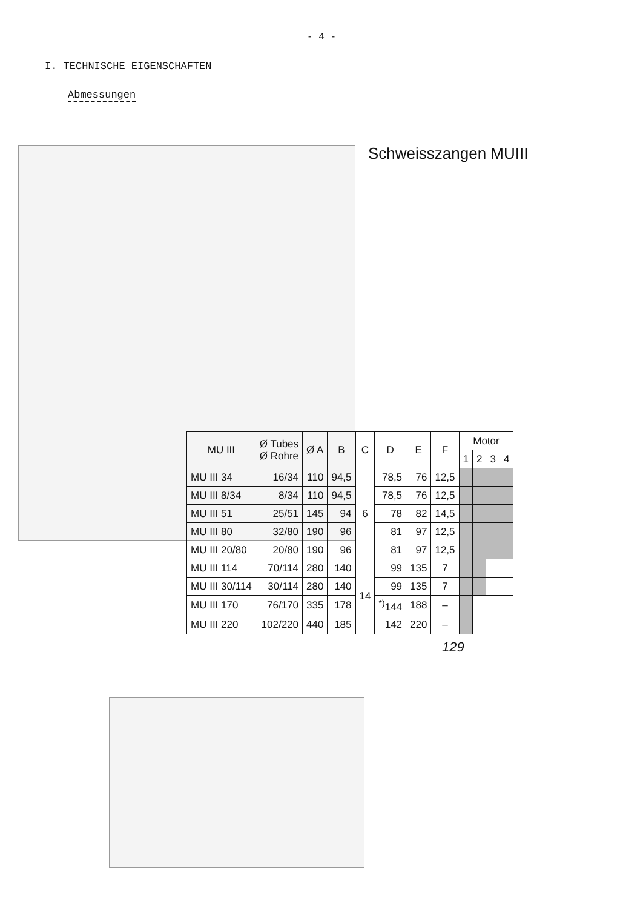- 4 -
I. TECHNISCHE EIGENSCHAFTEN
Abmessungen
Schweisszangen MUIII
| MU III | Ø Tubes Ø Rohre | Ø A | B | C | D | E | F | Motor | | | |
| --- | --- | --- | --- | --- | --- | --- | --- | --- | --- | --- | --- |
| | | | | | | | | 1 | 2 | 3 | 4 |
| MU III 34 | 16/34 | 110 | 94,5 | 6 | 78,5 | 76 | 12,5 | | | | |
| MU III 8/34 | 8/34 | 110 | 94,5 | | 78,5 | 76 | 12,5 | | | | |
| MU III 51 | 25/51 | 145 | 94 | | 78 | 82 | 14,5 | | | | |
| MU III 80 | 32/80 | 190 | 96 | | 81 | 97 | 12,5 | | | | |
| MU III 20/80 | 20/80 | 190 | 96 | | 81 | 97 | 12,5 | | | | |
| MU III 114 | 70/114 | 280 | 140 | 14 | 99 | 135 | 7 | | | | |
| MU III 30/114 | 30/114 | 280 | 140 | | 99 | 135 | 7 | | | | |
| MU III 170 | 76/170 | 335 | 178 | | <sup>*)</sup> 144 | 188 | – | | | | |
| MU III 220 | 102/220 | 440 | 185 | | 142 | 220 | – | | | | |
129